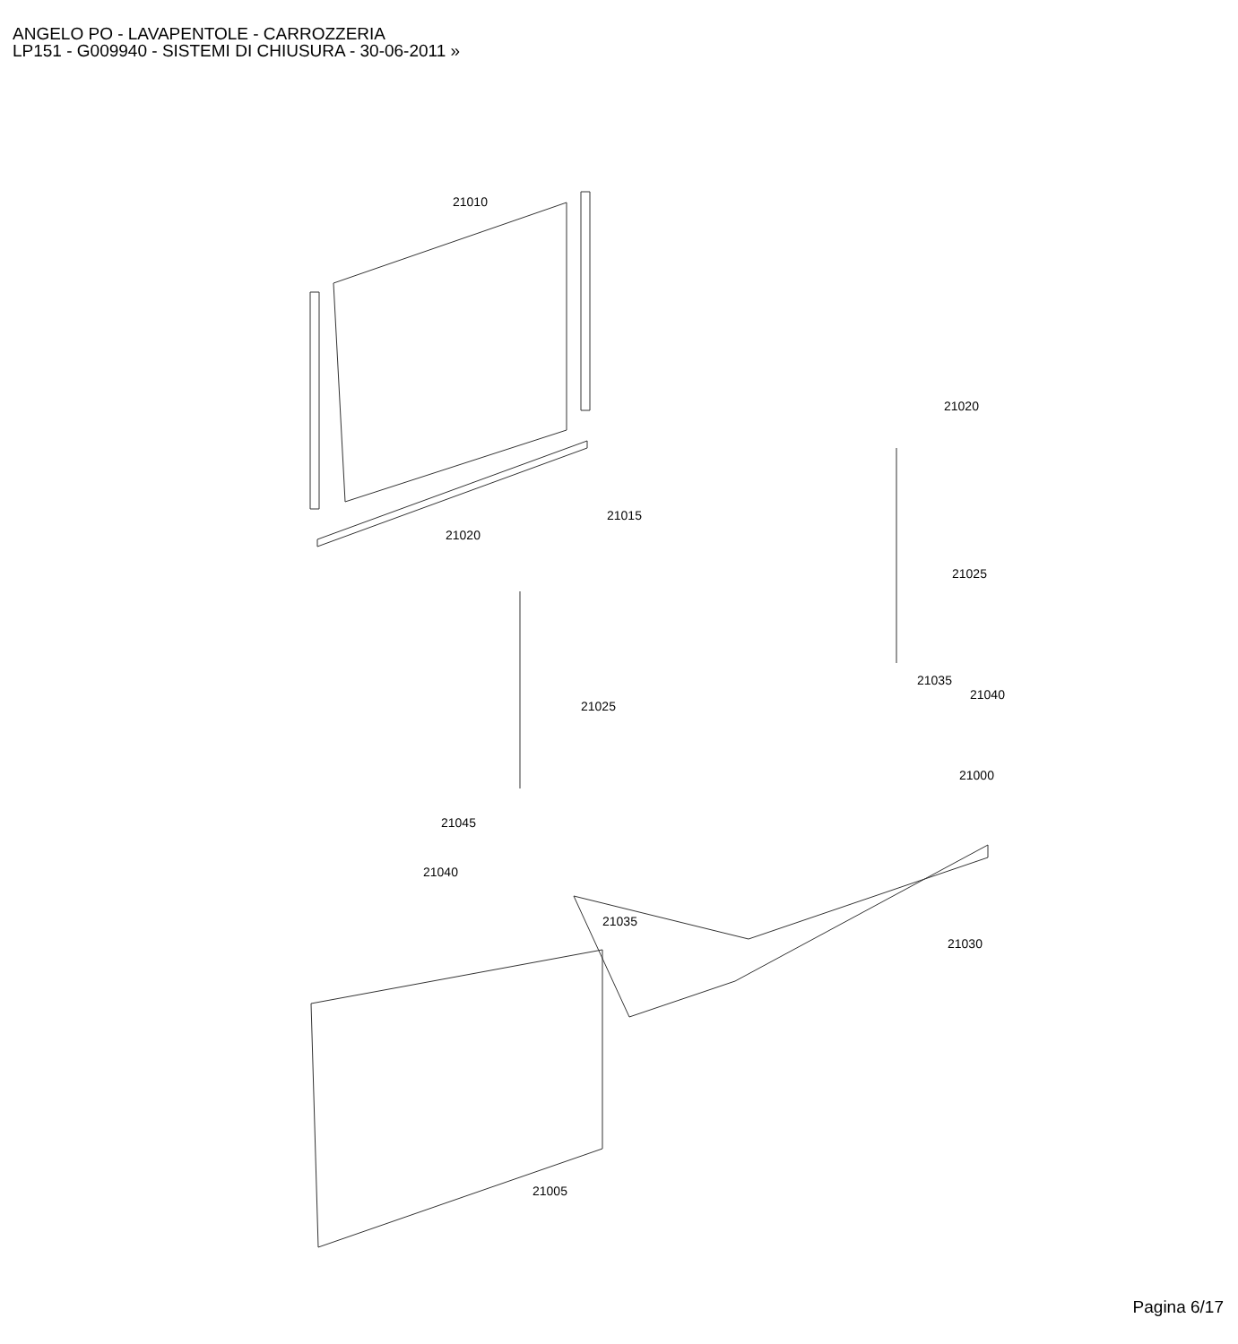ANGELO PO - LAVAPENTOLE - CARROZZERIA
LP151 - G009940 - SISTEMI DI CHIUSURA - 30-06-2011 »
21010
21015
21020
21020
21025
21025
21035
21040
21000
21045
21040
21035
21030
21005
Pagina 6/17